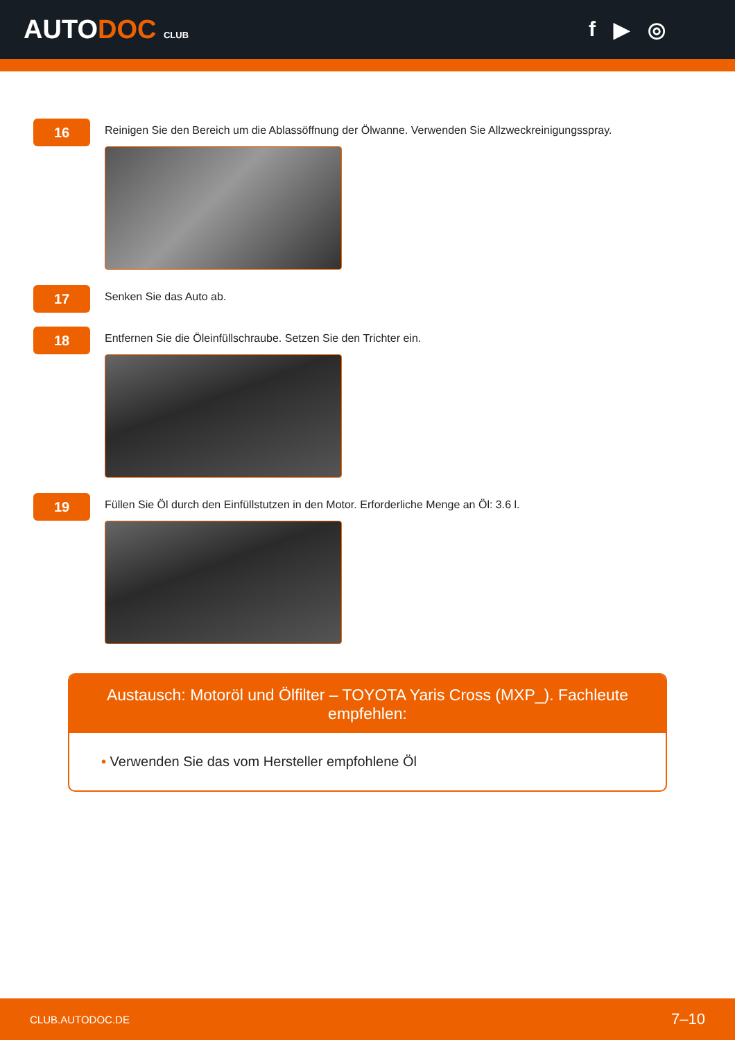AUTODOC CLUB
f ▶ ◎
16
Reinigen Sie den Bereich um die Ablassöffnung der Ölwanne. Verwenden Sie Allzweckreinigungsspray.
17
Senken Sie das Auto ab.
18
Entfernen Sie die Öleinfüllschraube. Setzen Sie den Trichter ein.
19
Füllen Sie Öl durch den Einfüllstutzen in den Motor. Erforderliche Menge an Öl: 3.6 l.
Austausch: Motoröl und Ölfilter – TOYOTA Yaris Cross (MXP_). Fachleute empfehlen:
• Verwenden Sie das vom Hersteller empfohlene Öl
CLUB.AUTODOC.DE 7–10